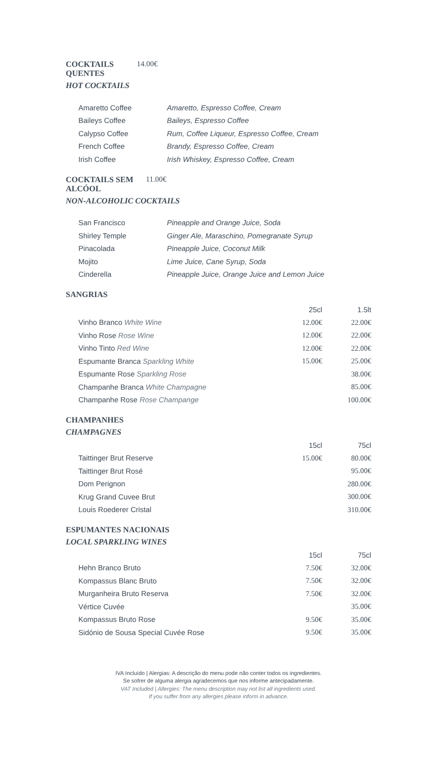COCKTAILS QUENTES 14.00€
HOT COCKTAILS
| Amaretto Coffee | Amaretto, Espresso Coffee, Cream |
| Baileys Coffee | Baileys, Espresso Coffee |
| Calypso Coffee | Rum, Coffee Liqueur, Espresso Coffee, Cream |
| French Coffee | Brandy, Espresso Coffee, Cream |
| Irish Coffee | Irish Whiskey, Espresso Coffee, Cream |
COCKTAILS SEM ALCÓOL 11.00€
NON-ALCOHOLIC COCKTAILS
| San Francisco | Pineapple and Orange Juice, Soda |
| Shirley Temple | Ginger Ale, Maraschino, Pomegranate Syrup |
| Pinacolada | Pineapple Juice, Coconut Milk |
| Mojito | Lime Juice, Cane Syrup, Soda |
| Cinderella | Pineapple Juice, Orange Juice and Lemon Juice |
SANGRIAS
| | 25cl | 1.5lt |
| Vinho Branco White Wine | 12.00€ | 22.00€ |
| Vinho Rose Rose Wine | 12.00€ | 22.00€ |
| Vinho Tinto Red Wine | 12.00€ | 22.00€ |
| Espumante Branca Sparkling White | 15.00€ | 25.00€ |
| Espumante Rose Sparkling Rose | | 38.00€ |
| Champanhe Branca White Champagne | | 85.00€ |
| Champanhe Rose Rose Champange | | 100.00€ |
CHAMPANHES
CHAMPAGNES
| | 15cl | 75cl |
| Taittinger Brut Reserve | 15.00€ | 80.00€ |
| Taittinger Brut Rosé | | 95.00€ |
| Dom Perignon | | 280.00€ |
| Krug Grand Cuvee Brut | | 300.00€ |
| Louis Roederer Cristal | | 310.00€ |
ESPUMANTES NACIONAIS
LOCAL SPARKLING WINES
| | 15cl | 75cl |
| Hehn Branco Bruto | 7.50€ | 32.00€ |
| Kompassus Blanc Bruto | 7.50€ | 32.00€ |
| Murganheira Bruto Reserva | 7.50€ | 32.00€ |
| Vértice Cuvée | | 35.00€ |
| Kompassus Bruto Rose | 9.50€ | 35.00€ |
| Sidónio de Sousa Special Cuvée Rose | 9.50€ | 35.00€ |
IVA Incluído | Alergias: A descrição do menu pode não conter todos os ingredientes.
Se sofrer de alguma alergia agradecemos que nos informe antecipadamente.
VAT Included | Allergies: The menu description may not list all ingredients used.
If you suffer from any allergies please inform in advance.